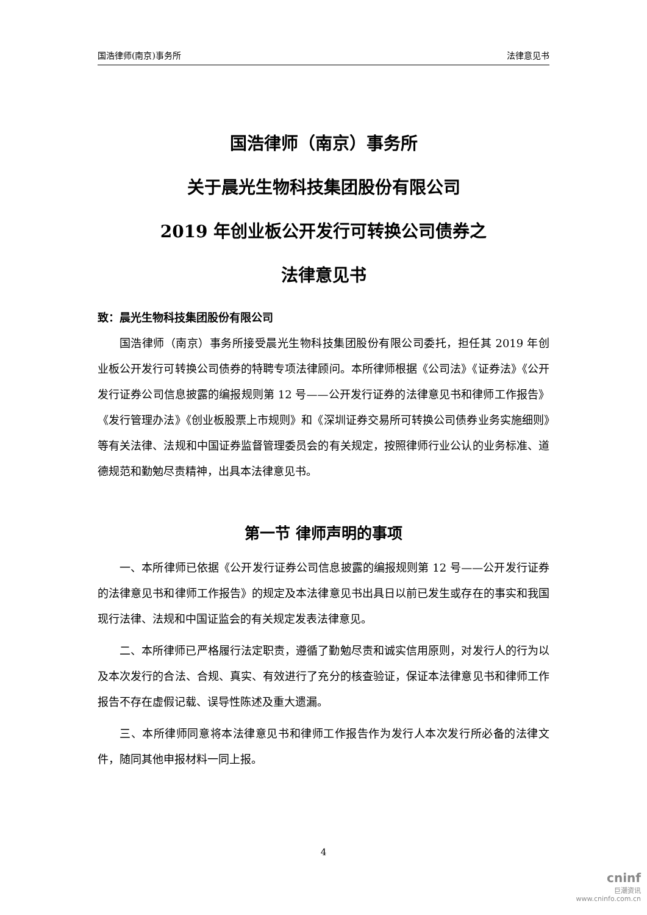国浩律师(南京)事务所 法律意见书
国浩律师（南京）事务所
关于晨光生物科技集团股份有限公司
2019 年创业板公开发行可转换公司债券之
法律意见书
致：晨光生物科技集团股份有限公司
国浩律师（南京）事务所接受晨光生物科技集团股份有限公司委托，担任其 2019 年创业板公开发行可转换公司债券的特聘专项法律顾问。本所律师根据《公司法》《证券法》《公开发行证券公司信息披露的编报规则第 12 号——公开发行证券的法律意见书和律师工作报告》《发行管理办法》《创业板股票上市规则》和《深圳证券交易所可转换公司债券业务实施细则》等有关法律、法规和中国证券监督管理委员会的有关规定，按照律师行业公认的业务标准、道德规范和勤勉尽责精神，出具本法律意见书。
第一节 律师声明的事项
一、本所律师已依据《公开发行证券公司信息披露的编报规则第 12 号——公开发行证券的法律意见书和律师工作报告》的规定及本法律意见书出具日以前已发生或存在的事实和我国现行法律、法规和中国证监会的有关规定发表法律意见。
二、本所律师已严格履行法定职责，遵循了勤勉尽责和诚实信用原则，对发行人的行为以及本次发行的合法、合规、真实、有效进行了充分的核查验证，保证本法律意见书和律师工作报告不存在虚假记载、误导性陈述及重大遗漏。
三、本所律师同意将本法律意见书和律师工作报告作为发行人本次发行所必备的法律文件，随同其他申报材料一同上报。
4
cninf
巨潮资讯
www.cninfo.com.cn